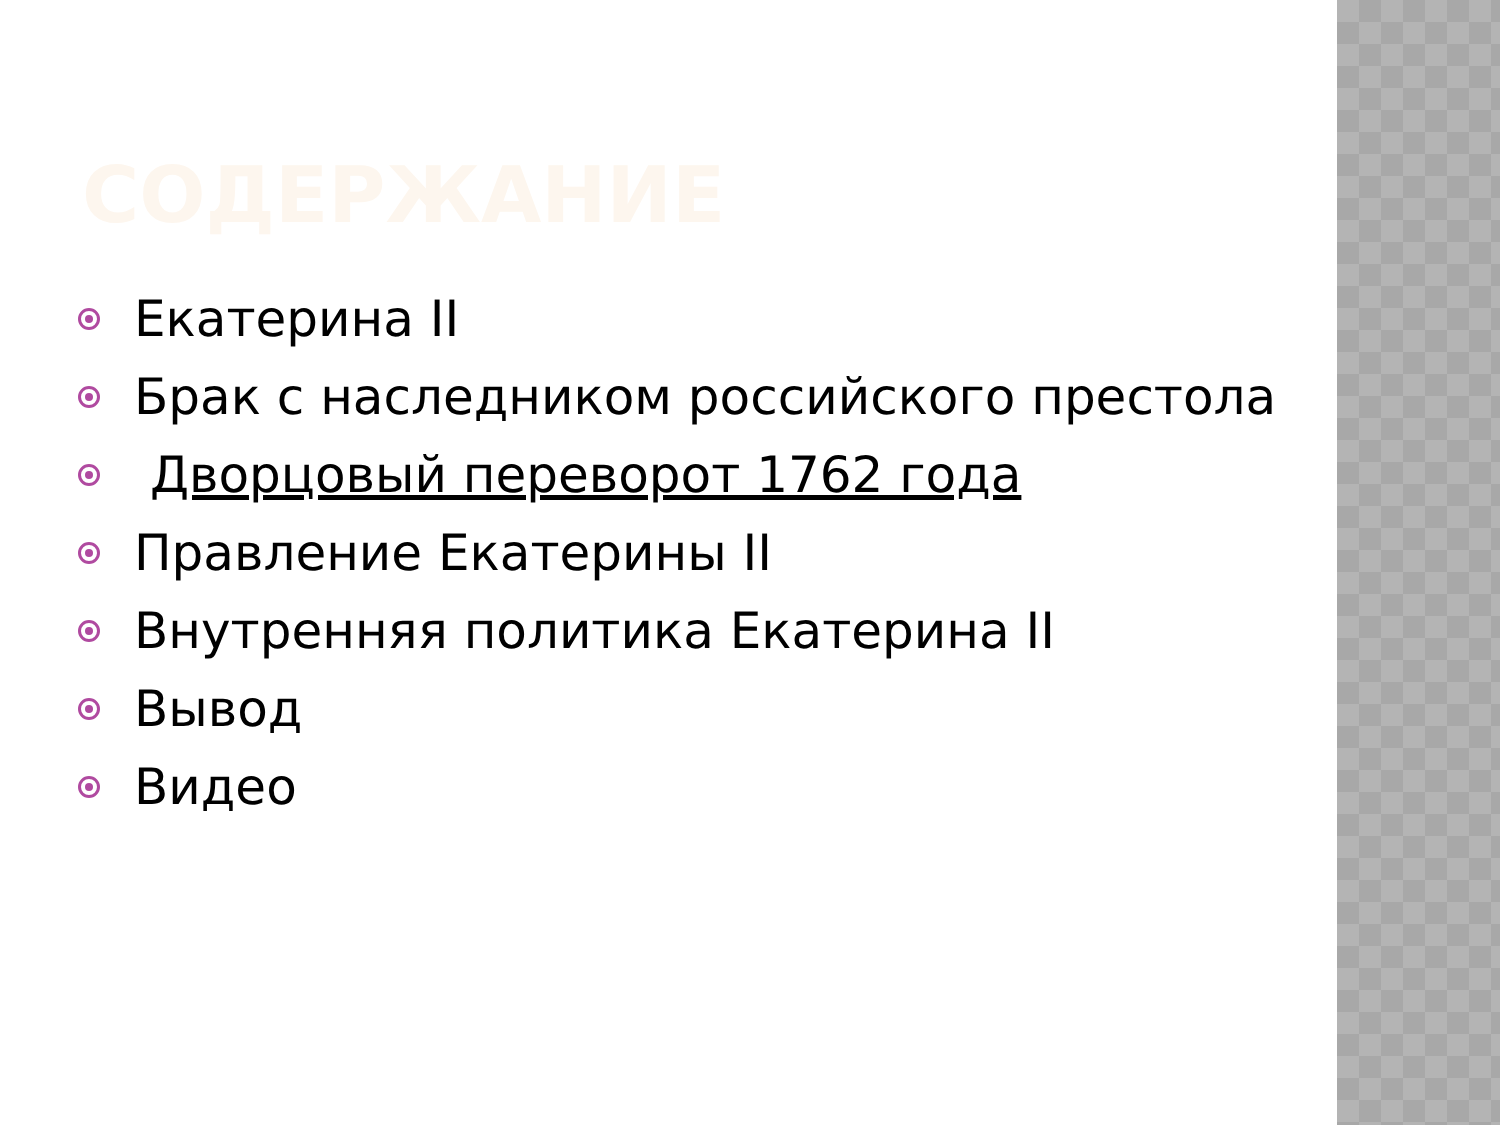СОДЕРЖАНИЕ
Екатерина II
Брак с наследником российского престола
Дворцовый переворот 1762 года
Правление Екатерины II
Внутренняя политика Екатерина II
Вывод
Видео